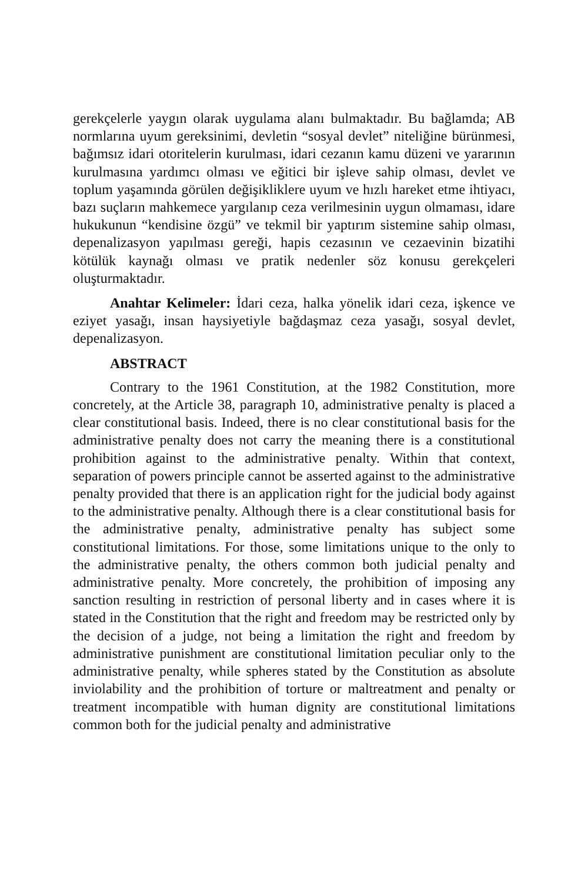gerekçelerle yaygın olarak uygulama alanı bulmaktadır. Bu bağlamda; AB normlarına uyum gereksinimi, devletin “sosyal devlet” niteliğine bürünmesi, bağımsız idari otoritelerin kurulması, idari cezanın kamu düzeni ve yararının kurulmasına yardımcı olması ve eğitici bir işleve sahip olması, devlet ve toplum yaşamında görülen değişikliklere uyum ve hızlı hareket etme ihtiyacı, bazı suçların mahkemece yargılanıp ceza verilmesinin uygun olmaması, idare hukukunun “kendisine özgü” ve tekmil bir yaptırım sistemine sahip olması, depenalizasyon yapılması gereği, hapis cezasının ve cezaevinin bizatihi kötülük kaynağı olması ve pratik nedenler söz konusu gerekçeleri oluşturmaktadır.
Anahtar Kelimeler: İdari ceza, halka yönelik idari ceza, işkence ve eziyet yasağı, insan haysiyetiyle bağdaşmaz ceza yasağı, sosyal devlet, depenalizasyon.
ABSTRACT
Contrary to the 1961 Constitution, at the 1982 Constitution, more concretely, at the Article 38, paragraph 10, administrative penalty is placed a clear constitutional basis. Indeed, there is no clear constitutional basis for the administrative penalty does not carry the meaning there is a constitutional prohibition against to the administrative penalty. Within that context, separation of powers principle cannot be asserted against to the administrative penalty provided that there is an application right for the judicial body against to the administrative penalty. Although there is a clear constitutional basis for the administrative penalty, administrative penalty has subject some constitutional limitations. For those, some limitations unique to the only to the administrative penalty, the others common both judicial penalty and administrative penalty. More concretely, the prohibition of imposing any sanction resulting in restriction of personal liberty and in cases where it is stated in the Constitution that the right and freedom may be restricted only by the decision of a judge, not being a limitation the right and freedom by administrative punishment are constitutional limitation peculiar only to the administrative penalty, while spheres stated by the Constitution as absolute inviolability and the prohibition of torture or maltreatment and penalty or treatment incompatible with human dignity are constitutional limitations common both for the judicial penalty and administrative